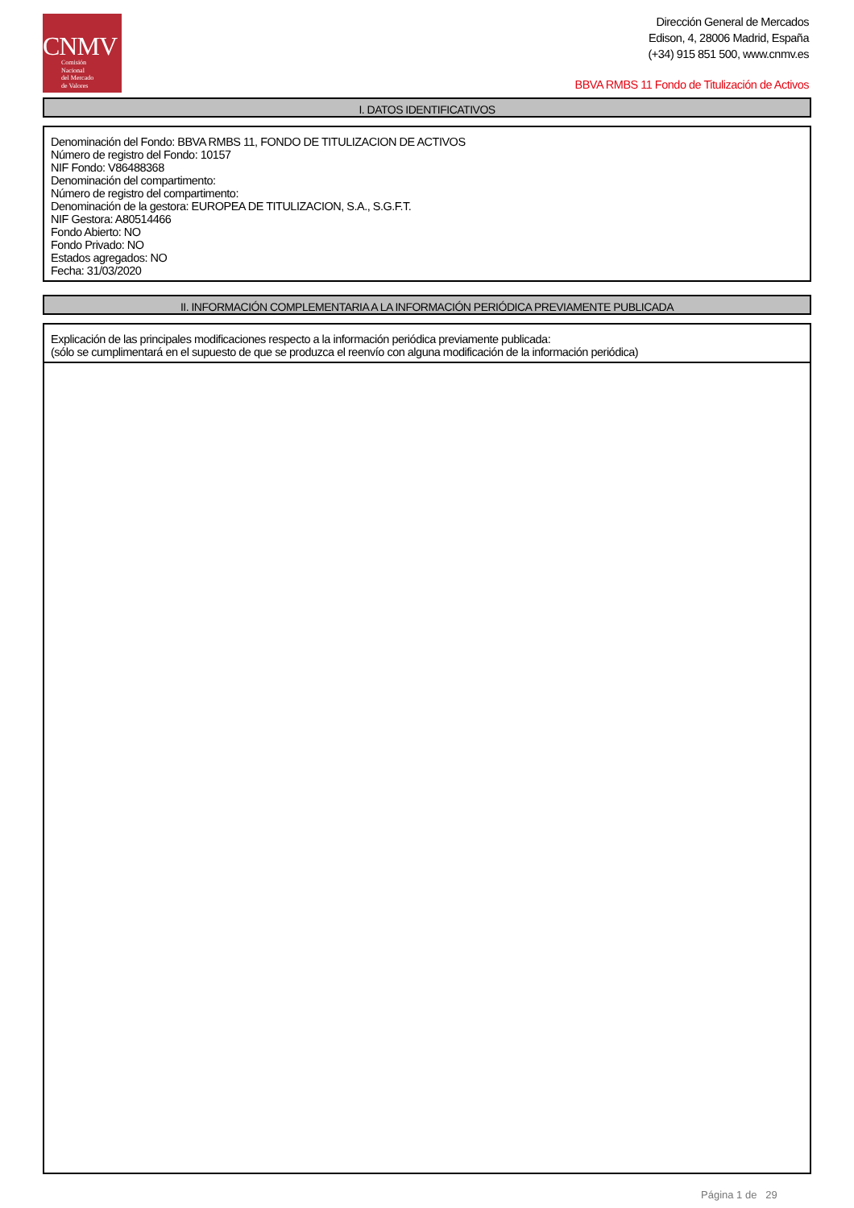CNMV
Comisión
Nacional
del Mercado
de Valores
Dirección General de Mercados
Edison, 4, 28006 Madrid, España
(+34) 915 851 500, www.cnmv.es
BBVA RMBS 11 Fondo de Titulización de Activos
I. DATOS IDENTIFICATIVOS
Denominación del Fondo: BBVA RMBS 11, FONDO DE TITULIZACION DE ACTIVOS
Número de registro del Fondo: 10157
NIF Fondo: V86488368
Denominación del compartimento:
Número de registro del compartimento:
Denominación de la gestora: EUROPEA DE TITULIZACION, S.A., S.G.F.T.
NIF Gestora: A80514466
Fondo Abierto: NO
Fondo Privado: NO
Estados agregados: NO
Fecha: 31/03/2020
II. INFORMACIÓN COMPLEMENTARIA A LA INFORMACIÓN PERIÓDICA PREVIAMENTE PUBLICADA
Explicación de las principales modificaciones respecto a la información periódica previamente publicada:
(sólo se cumplimentará en el supuesto de que se produzca el reenvío con alguna modificación de la información periódica)
Página 1 de 29